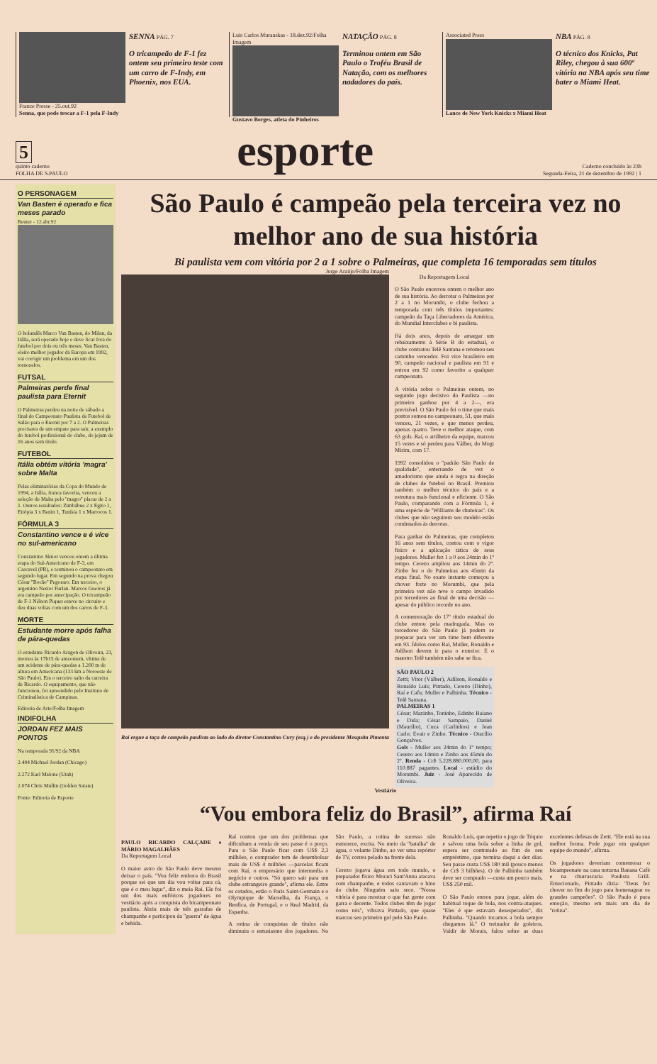France Presse - 25.out.92
Senna, que pode trocar a F-1 pela F-Indy
SENNA PÁG. 7
O tricampeão de F-1 fez ontem seu primeiro teste com um carro de F-Indy, em Phoenix, nos EUA.
Luis Carlos Murauskas - 18.dez.92/Folha Imagem
Gustavo Borges, atleta do Pinheiros
NATAÇÃO PÁG. 8
Terminou ontem em São Paulo o Troféu Brasil de Natação, com os melhores nadadores do país.
Associated Press
Lance de New York Knicks x Miami Heat
NBA PÁG. 8
O técnico dos Knicks, Pat Riley, chegou à sua 600ª vitória na NBA após seu time bater o Miami Heat.
5
quinto caderno
FOLHA DE S.PAULO
esporte
Caderno concluído às 23h
Segunda-Feira, 21 de dezembro de 1992 | 1
O PERSONAGEM
Van Basten é operado e fica meses parado
Reuter - 12.abr.92
O holandês Marco Van Basten, do Milan, da Itália, será operado hoje e deve ficar fora do futebol por dois ou três meses. Van Basten, eleito melhor jogador da Europa em 1992, vai corrigir um problema em um dos tornozelos.
FUTSAL
Palmeiras perde final paulista para Eternit
O Palmeiras perdeu na noite de sábado a final do Campeonato Paulista de Futebol de Salão para o Eternit por 7 a 2. O Palmeiras precisava de um empate para sair, a exemplo do futebol profissional do clube, do jejum de 16 anos sem título.
FUTEBOL
Itália obtém vitória 'magra' sobre Malta
Pelas eliminatórias da Copa do Mundo de 1994, a Itália, franca favorita, venceu a seleção de Malta pelo ''magro'' placar de 2 a 1. Outros resultados: Zimbábue 2 x Egito 1, Etiópia 3 x Benin 1, Tunísia 1 x Marrocos 1.
FÓRMULA 3
Constantino vence e é vice no sul-americano
Constantino Júnior venceu ontem a última etapa do Sul-Americano de F-3, em Cascavel (PR), e terminou o campeonato em segundo lugar. Em segundo na prova chegou César ''Bocão'' Pegoraro. Em terceiro, o argentino Nestor Furlan. Marcos Gueiros já era campeão por antecipação. O tricampeão de F-1 Nélson Piquet esteve no circuito e deu duas voltas com um dos carros de F-3.
MORTE
Estudante morre após falha de pára-quedas
O estudante Ricardo Aragon de Oliveira, 23, morreu às 17h15 de anteontem, vítima de um acidente de pára-quedas a 1.200 m de altura em Americana (133 km a Noroeste de São Paulo). Era o terceiro salto da carreira de Ricardo. O equipamento, que não funcionou, foi apreendido pelo Instituto de Criminalística de Campinas.
Editoria de Arte/Folha Imagem
INDIFOLHA
JORDAN FEZ MAIS PONTOS
Na temporada 91/92 da NBA
2.404 Michael Jordan (Chicago)
2.272 Karl Malone (Utah)
2.074 Chris Mullin (Golden Satate)
Fonte: Editoria de Esporte
São Paulo é campeão pela terceira vez no melhor ano de sua história
Bi paulista vem com vitória por 2 a 1 sobre o Palmeiras, que completa 16 temporadas sem títulos
Jorge Araújo/Folha Imagem
Raí ergue a taça de campeão paulista ao lado do diretor Constantino Cury (esq.) e do presidente Mesquita Pimenta
Da Reportagem Local
O São Paulo encerrou ontem o melhor ano de sua história. Ao derrotar o Palmeiras por 2 a 1 no Morumbi, o clube fechou a temporada com três títulos importantes: campeão da Taça Libertadores da América, do Mundial Interclubes e bi paulista.
Há dois anos, depois de amargar um rebaixamento à Série B do estadual, o clube contratou Telê Santana e retomou seu caminho vencedor. Foi vice brasileiro em 90, campeão nacional e paulista em 91 e entrou em 92 como favorito a qualquer campeonato.
A vitória sobre o Palmeiras ontem, no segundo jogo decisivo do Paulista —no primeiro ganhou por 4 a 2—, era previsível. O São Paulo foi o time que mais pontos somou no campeonato, 51, que mais venceu, 21 vezes, e que menos perdeu, apenas quatro. Teve o melhor ataque, com 63 gols. Raí, o artilheiro da equipe, marcou 15 vezes e só perdeu para Válber, do Mogi Mirim, com 17.
1992 consolidou o ''padrão São Paulo de qualidade'', enterrando de vez o amadorismo que ainda é regra na direção de clubes de futebol no Brasil. Premiou também o melhor técnico do país e a estrutura mais funcional e eficiente. O São Paulo, comparando com a Fórmula 1, é uma espécie de ''Williams de chuteiras''. Os clubes que não seguirem seu modelo estão condenados às derrotas.
Para ganhar do Palmeiras, que completou 16 anos sem títulos, contou com o vigor físico e a aplicação tática de seus jogadores. Muller fez 1 a 0 aos 24min do 1º tempo. Cerezo ampliou aos 14min do 2º. Zinho fez o do Palmeiras aos 45min da etapa final. No exato instante começou a chover forte no Morumbi, que pela primeira vez não teve o campo invadido por torcedores ao final de uma decisão —apesar do público recorde no ano.
A comemoração do 17º título estadual do clube entrou pela madrugada. Mas os torcedores do São Paulo já podem se preparar para ver um time bem diferente em 93. Ídolos como Raí, Muller, Ronaldo e Adílson devem ir para o exterior. E o maestro Telê também não sabe se fica.
SÃO PAULO 2
Zetti; Vitor (Válber), Adílson, Ronaldo e Ronaldo Luís; Pintado, Cerezo (Dinho), Raí e Cafu; Muller e Palhinha. Técnico - Telê Santana.
PALMEIRAS 1
César; Mazinho, Toninho, Edinho Baiano e Dida; César Sampaio, Daniel (Maurílio), Cuca (Carlinhos) e Jean Carlo; Evair e Zinho. Técnico - Otacílio Gonçalves.
Gols - Muller aos 24min do 1º tempo; Cerezo aos 14min e Zinho aos 45min do 2º. Renda - Cr$ 5.228.880.000,00, para 110.887 pagantes. Local - estádio do Morumbi. Juiz - José Aparecido de Oliveira.
Vestiário
“Vou embora feliz do Brasil”, afirma Raí
PAULO RICARDO CALÇADE e MÁRIO MAGALHÃES
Da Reportagem Local
O maior astro do São Paulo deve mesmo deixar o país. ''Vou feliz embora do Brasil porque sei que um dia vou voltar para cá, que é o meu lugar'', diz o meia Raí. Ele foi um dos mais eufóricos jogadores no vestiário após a conquista do bicampeonato paulista. Abriu mais de três garrafas de champanhe e participou da ''guerra'' de água e bebida.
Raí contou que um dos problemas que dificultam a venda de seu passe é o preço. Para o São Paulo ficar com US$ 2,3 milhões, o comprador tem de desembolsar mais de US$ 4 milhões —parcelas ficam com Raí, o empresário que intermedia o negócio e outros. ''Só quero sair para um clube estrangeiro grande'', afirma ele. Entre os cotados, estão o Paris Saint-Germain e o Olympique de Marselha, da França, o Benfica, de Portugal, e o Real Madrid, da Espanha.
A rotina de conquistas de títulos não diminuiu o entusiasmo dos jogadores. No São Paulo, a rotina de sucesso não esmorece, excita. No meio da ''batalha'' de água, o volante Dinho, ao ver uma repórter de TV, correu pelado na frente dela.
Cerezo jogava água em todo mundo, o preparador físico Moraci Sant'Anna atacava com champanhe, e todos cantavam o hino do clube. Ninguém saiu seco. ''Nossa vitória é para mostrar o que faz gente com garra e decente. Todos clubes têm de jogar como nós'', vibrava Pintado, que quase marcou seu primeiro gol pelo São Paulo.
Ronaldo Luís, que repetiu o jogo de Tóquio e salvou uma bola sobre a linha de gol, espera ser contratado ao fim do seu empréstimo, que termina daqui a dez dias. Seu passe custa US$ 180 mil (pouco menos de Cr$ 3 bilhões). O de Palhinha também deve ser comprado —custa um pouco mais, US$ 250 mil.
O São Paulo entrou para jogar, além do habitual toque de bola, nos contra-ataques. ''Eles é que estavam desesperados'', diz Palhinha. ''Quando tocamos a bola sempre chegamos lá.'' O treinador de goleiros, Valdir de Morais, falou sobre as duas excelentes defesas de Zetti. ''Ele está na sua melhor forma. Pode jogar em qualquer equipe do mundo'', afirma.
Os jogadores deveriam comemorar o bicampeonato na casa noturna Banana Café e na churrascaria Paulista Grill. Emocionado, Pintado dizia: ''Deus fez chover no fim do jogo para homenagear os grandes campeões''. O São Paulo é pura emoção, mesmo em mais um dia de ''rotina''.